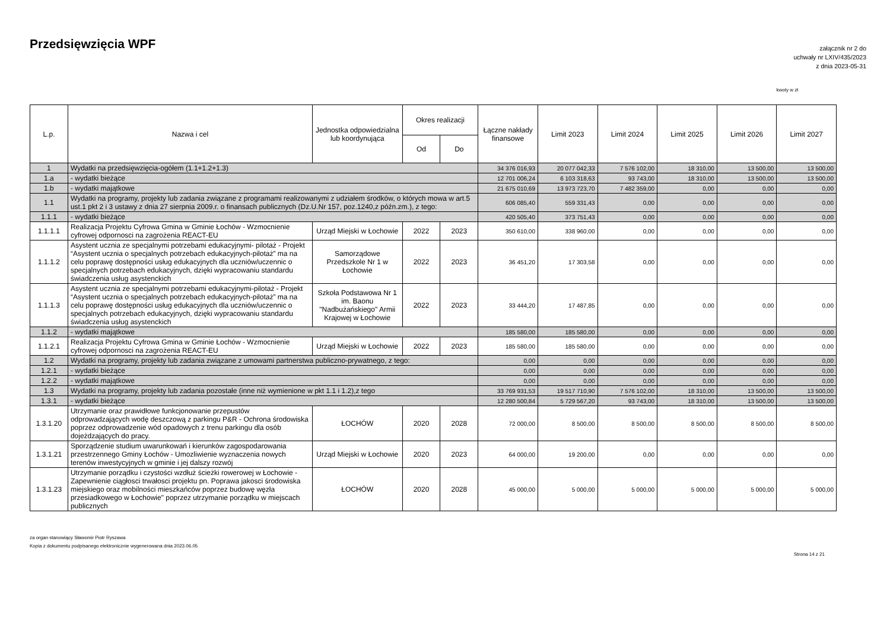Przedsięwzięcia WPF
załącznik nr 2 do
uchwały nr LXIV/435/2023
z dnia 2023-05-31
kwoty w zł
| L.p. | Nazwa i cel | Jednostka odpowiedzialna lub koordynująca | Okres realizacji | | Łączne nakłady finansowe | Limit 2023 | Limit 2024 | Limit 2025 | Limit 2026 | Limit 2027 |
| --- | --- | --- | --- | --- | --- | --- | --- | --- | --- | --- |
| | | | Od | Do | | | | | | |
| 1 | Wydatki na przedsięwzięcia-ogółem (1.1+1.2+1.3) | | | | 34 376 016,93 | 20 077 042,33 | 7 576 102,00 | 18 310,00 | 13 500,00 | 13 500,00 |
| 1.a | - wydatki bieżące | | | | 12 701 006,24 | 6 103 318,63 | 93 743,00 | 18 310,00 | 13 500,00 | 13 500,00 |
| 1.b | - wydatki majątkowe | | | | 21 675 010,69 | 13 973 723,70 | 7 482 359,00 | 0,00 | 0,00 | 0,00 |
| 1.1 | Wydatki na programy, projekty lub zadania związane z programami realizowanymi z udziałem środków, o których mowa w art.5 ust.1 pkt 2 i 3 ustawy z dnia 27 sierpnia 2009.r. o finansach publicznych (Dz.U.Nr 157, poz.1240,z późn.zm.), z tego: | | | | 606 085,40 | 559 331,43 | 0,00 | 0,00 | 0,00 | 0,00 |
| 1.1.1 | - wydatki bieżące | | | | 420 505,40 | 373 751,43 | 0,00 | 0,00 | 0,00 | 0,00 |
| 1.1.1.1 | Realizacja Projektu Cyfrowa Gmina w Gminie Łochów - Wzmocnienie cyfrowej odpornosci na zagrożenia REACT-EU | Urząd Miejski w Łochowie | 2022 | 2023 | 350 610,00 | 338 960,00 | 0,00 | 0,00 | 0,00 | 0,00 |
| 1.1.1.2 | Asystent ucznia ze specjalnymi potrzebami edukacyjnymi- pilotaż - Projekt “Asystent ucznia o specjalnych potrzebach edukacyjnych-pilotaż” ma na celu poprawę dostępności usług edukacyjnych dla uczniów/uczennic o specjalnych potrzebach edukacyjnych, dzięki wypracowaniu standardu świadczenia usług asystenckich | Samorządowe Przedszkole Nr 1 w Łochowie | 2022 | 2023 | 36 451,20 | 17 303,58 | 0,00 | 0,00 | 0,00 | 0,00 |
| 1.1.1.3 | Asystent ucznia ze specjalnymi potrzebami edukacyjnymi-pilotaż - Projekt “Asystent ucznia o specjalnych potrzebach edukacyjnych-pilotaż” ma na celu poprawę dostępności usług edukacyjnych dla uczniów/uczennic o specjalnych potrzebach edukacyjnych, dzięki wypracowaniu standardu świadczenia usług asystenckich | Szkoła Podstawowa Nr 1 im. Baonu "Nadbużańskiego" Armii Krajowej w Łochowie | 2022 | 2023 | 33 444,20 | 17 487,85 | 0,00 | 0,00 | 0,00 | 0,00 |
| 1.1.2 | - wydatki majątkowe | | | | 185 580,00 | 185 580,00 | 0,00 | 0,00 | 0,00 | 0,00 |
| 1.1.2.1 | Realizacja Projektu Cyfrowa Gmina w Gminie Łochów - Wzmocnienie cyfrowej odpornosci na zagrożenia REACT-EU | Urząd Miejski w Łochowie | 2022 | 2023 | 185 580,00 | 185 580,00 | 0,00 | 0,00 | 0,00 | 0,00 |
| 1.2 | Wydatki na programy, projekty lub zadania związane z umowami partnerstwa publiczno-prywatnego, z tego: | | | | 0,00 | 0,00 | 0,00 | 0,00 | 0,00 | 0,00 |
| 1.2.1 | - wydatki bieżące | | | | 0,00 | 0,00 | 0,00 | 0,00 | 0,00 | 0,00 |
| 1.2.2 | - wydatki majątkowe | | | | 0,00 | 0,00 | 0,00 | 0,00 | 0,00 | 0,00 |
| 1.3 | Wydatki na programy, projekty lub zadania pozostałe (inne niż wymienione w pkt 1.1 i 1.2),z tego | | | | 33 769 931,53 | 19 517 710,90 | 7 576 102,00 | 18 310,00 | 13 500,00 | 13 500,00 |
| 1.3.1 | - wydatki bieżące | | | | 12 280 500,84 | 5 729 567,20 | 93 743,00 | 18 310,00 | 13 500,00 | 13 500,00 |
| 1.3.1.20 | Utrzymanie oraz prawidłowe funkcjonowanie przepustów odprowadzających wodę deszczową z parkingu P&R - Ochrona środowiska poprzez odprowadzenie wód opadowych z trenu parkingu dla osób dojeżdzających do pracy. | ŁOCHÓW | 2020 | 2028 | 72 000,00 | 8 500,00 | 8 500,00 | 8 500,00 | 8 500,00 | 8 500,00 |
| 1.3.1.21 | Sporządzenie studium uwarunkowań i kierunków zagospodarowania przestrzennego Gminy Łochów - Umozliwienie wyznaczenia nowych terenów inwestycyjnych w gminie i jej dalszy rozwój | Urząd Miejski w Łochowie | 2020 | 2023 | 64 000,00 | 19 200,00 | 0,00 | 0,00 | 0,00 | 0,00 |
| 1.3.1.23 | Utrzymanie porządku i czystości wzdłuż ścieżki rowerowej w Łochowie - Zapewnienie ciągłosci trwałosci projektu pn. Poprawa jakosci środowiska miejskiego oraz mobilności mieszkańców poprzez budowę węzła przesiadkowego w Łochowie" poprzez utrzymanie porządku w miejscach publicznych | ŁOCHÓW | 2020 | 2028 | 45 000,00 | 5 000,00 | 5 000,00 | 5 000,00 | 5 000,00 | 5 000,00 |
za organ stanowiący Sławomir Piotr Ryszawa
Kopia z dokumentu podpisanego elektronicznie wygenerowana dnia 2023.06.05
Strona 14 z 21